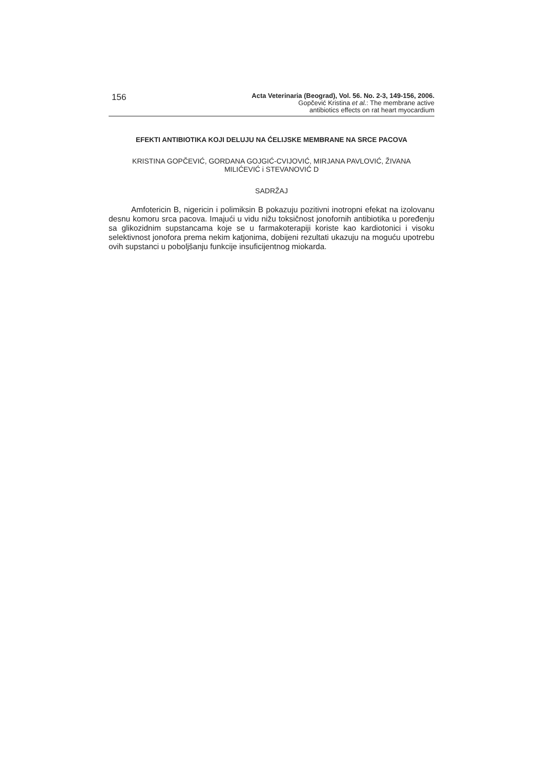156
Acta Veterinaria (Beograd), Vol. 56. No. 2-3, 149-156, 2006.
Gopčević Kristina et al.: The membrane active
antibiotics effects on rat heart myocardium
EFEKTI ANTIBIOTIKA KOJI DELUJU NA ĆELIJSKE MEMBRANE NA SRCE PACOVA
KRISTINA GOPČEVIĆ, GORDANA GOJGIĆ-CVIJOVIĆ, MIRJANA PAVLOVIĆ, ŽIVANA
MILIĆEVIĆ i STEVANOVIĆ D
SADRŽAJ
Amfotericin B, nigericin i polimiksin B pokazuju pozitivni inotropni efekat na izolovanu desnu komoru srca pacova. Imajući u vidu nižu toksičnost jonofornih antibiotika u poređenju sa glikozidnim supstancama koje se u farmakoterapiji koriste kao kardiotonici i visoku selektivnost jonofora prema nekim katjonima, dobijeni rezultati ukazuju na moguću upotrebu ovih supstanci u poboljšanju funkcije insuficijentnog miokarda.